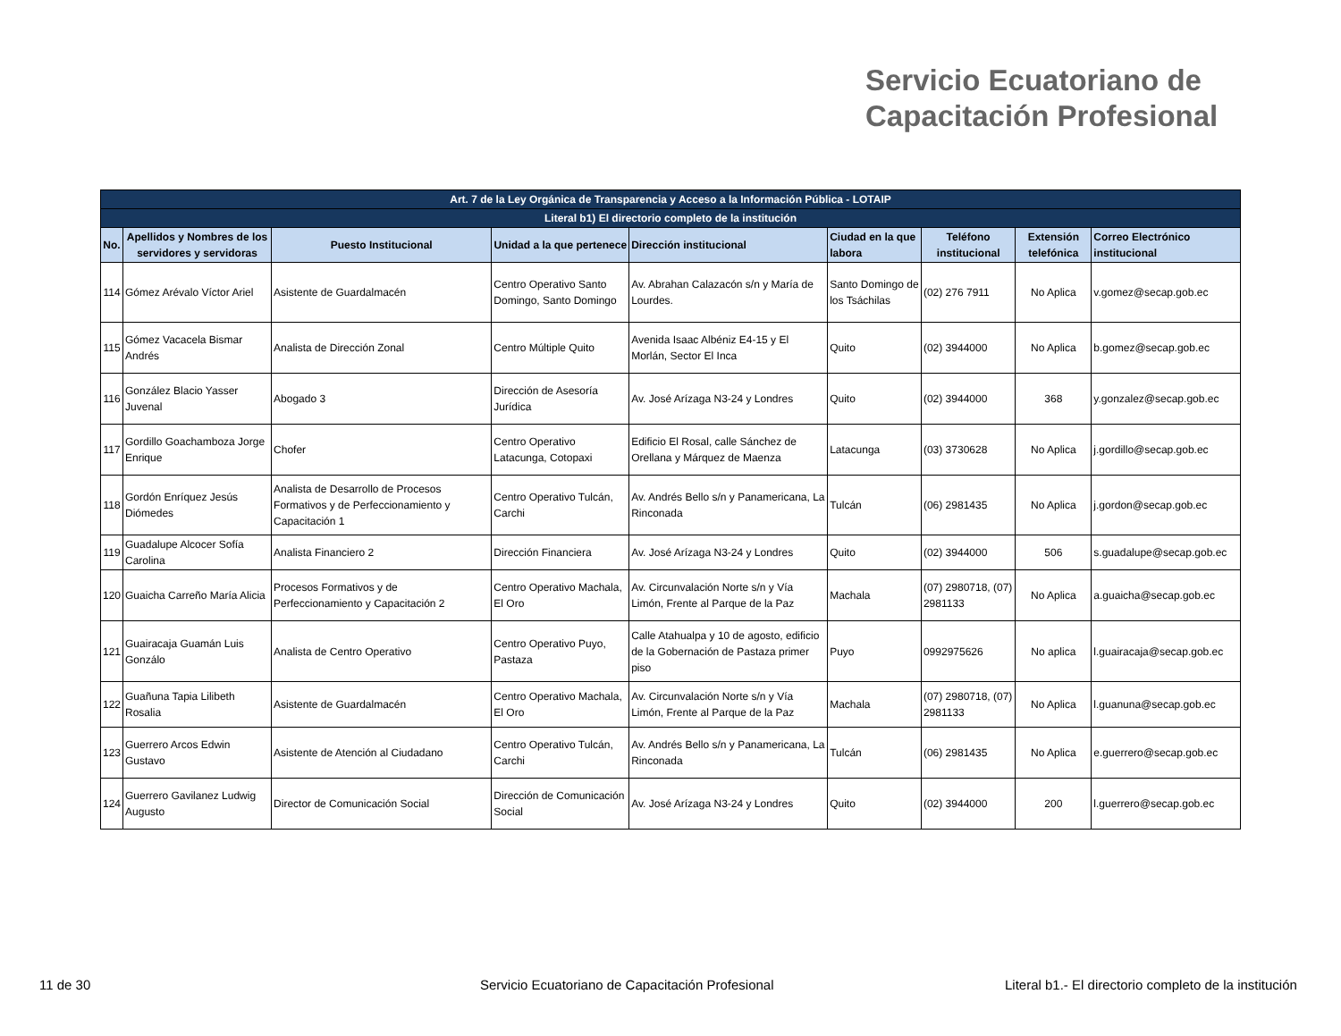Servicio Ecuatoriano de
Capacitación Profesional
| Art. 7 de la Ley Orgánica de Transparencia y Acceso a la Información Pública - LOTAIP | | | | | | | | |
| --- | --- | --- | --- | --- | --- | --- | --- | --- |
| Literal b1) El directorio completo de la institución | | | | | | | | |
| No. | Apellidos y Nombres de los servidores y servidoras | Puesto Institucional | Unidad a la que pertenece | Dirección institucional | Ciudad en la que labora | Teléfono institucional | Extensión telefónica | Correo Electrónico institucional |
| 114 | Gómez Arévalo Víctor Ariel | Asistente de Guardalmacén | Centro Operativo Santo Domingo, Santo Domingo | Av. Abrahan Calazacón s/n y María de Lourdes. | Santo Domingo de los Tsáchilas | (02) 276 7911 | No Aplica | v.gomez@secap.gob.ec |
| 115 | Gómez Vacacela Bismar Andrés | Analista de Dirección Zonal | Centro Múltiple Quito | Avenida Isaac Albéniz E4-15 y El Morlán, Sector El Inca | Quito | (02) 3944000 | No Aplica | b.gomez@secap.gob.ec |
| 116 | González Blacio Yasser Juvenal | Abogado 3 | Dirección de Asesoría Jurídica | Av. José Arízaga N3-24 y Londres | Quito | (02) 3944000 | 368 | y.gonzalez@secap.gob.ec |
| 117 | Gordillo Goachamboza Jorge Enrique | Chofer | Centro Operativo Latacunga, Cotopaxi | Edificio El Rosal, calle Sánchez de Orellana y Márquez de Maenza | Latacunga | (03) 3730628 | No Aplica | j.gordillo@secap.gob.ec |
| 118 | Gordón Enríquez Jesús Diómedes | Analista de Desarrollo de Procesos Formativos y de Perfeccionamiento y Capacitación 1 | Centro Operativo Tulcán, Carchi | Av. Andrés Bello s/n y Panamericana, La Rinconada | Tulcán | (06) 2981435 | No Aplica | j.gordon@secap.gob.ec |
| 119 | Guadalupe Alcocer Sofía Carolina | Analista Financiero 2 | Dirección Financiera | Av. José Arízaga N3-24 y Londres | Quito | (02) 3944000 | 506 | s.guadalupe@secap.gob.ec |
| 120 | Guaicha Carreño María Alicia | Procesos Formativos y de Perfeccionamiento y Capacitación 2 | Centro Operativo Machala, El Oro | Av. Circunvalación Norte s/n y Vía Limón, Frente al Parque de la Paz | Machala | (07) 2980718, (07) 2981133 | No Aplica | a.guaicha@secap.gob.ec |
| 121 | Guairacaja Guamán Luis Gonzálo | Analista de Centro Operativo | Centro Operativo Puyo, Pastaza | Calle Atahualpa y 10 de agosto, edificio de la Gobernación de Pastaza primer piso | Puyo | 0992975626 | No aplica | l.guairacaja@secap.gob.ec |
| 122 | Guañuna Tapia Lilibeth Rosalia | Asistente de Guardalmacén | Centro Operativo Machala, El Oro | Av. Circunvalación Norte s/n y Vía Limón, Frente al Parque de la Paz | Machala | (07) 2980718, (07) 2981133 | No Aplica | l.guanuna@secap.gob.ec |
| 123 | Guerrero Arcos Edwin Gustavo | Asistente de Atención al Ciudadano | Centro Operativo Tulcán, Carchi | Av. Andrés Bello s/n y Panamericana, La Rinconada | Tulcán | (06) 2981435 | No Aplica | e.guerrero@secap.gob.ec |
| 124 | Guerrero Gavilanez Ludwig Augusto | Director de Comunicación Social | Dirección de Comunicación Social | Av. José Arízaga N3-24 y Londres | Quito | (02) 3944000 | 200 | l.guerrero@secap.gob.ec |
11 de 30
Servicio Ecuatoriano de Capacitación Profesional
Literal b1.- El directorio completo de la institución